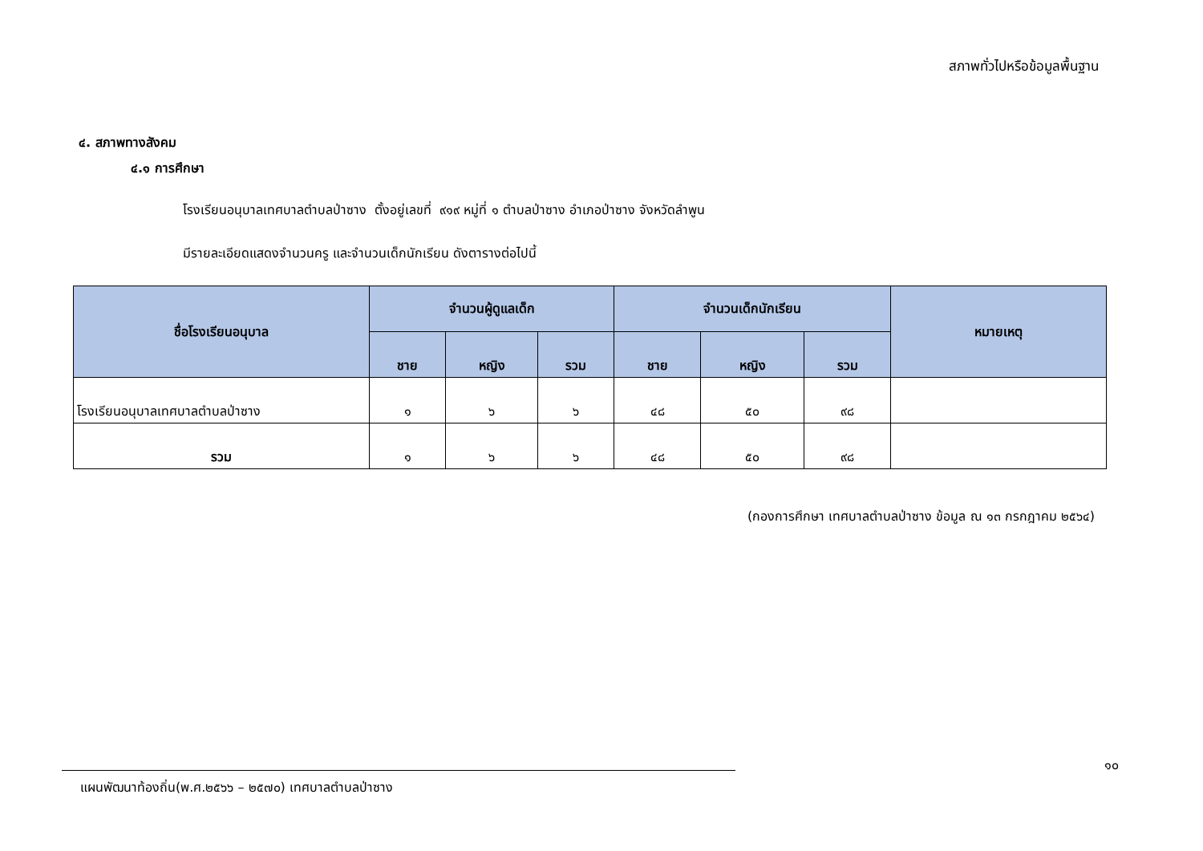สภาพทั่วไปหรือข้อมูลพื้นฐาน
๔. สภาพทางสังคม
๔.๑ การศึกษา
โรงเรียนอนุบาลเทศบาลตำบลป่าซาง ตั้งอยู่เลขที่ ๙๑๙ หมู่ที่ ๑ ตำบลป่าซาง อำเภอป่าซาง จังหวัดลำพูน
มีรายละเอียดแสดงจำนวนครู และจำนวนเด็กนักเรียน ดังตารางต่อไปนี้
| ชื่อโรงเรียนอนุบาล | จำนวนผู้ดูแลเด็ก | | | จำนวนเด็กนักเรียน | | | หมายเหตุ |
| --- | --- | --- | --- | --- | --- | --- | --- |
| | ชาย | หญิง | รวม | ชาย | หญิง | รวม | |
| โรงเรียนอนุบาลเทศบาลตำบลป่าซาง | ๑ | ๖ | ๖ | ๔๘ | ๕๐ | ๙๘ | |
| รวม | ๑ | ๖ | ๖ | ๔๘ | ๕๐ | ๙๘ | |
(กองการศึกษา เทศบาลตำบลป่าซาง ข้อมูล ณ ๑๓ กรกฎาคม ๒๕๖๔)
๑๐
แผนพัฒนาท้องถิ่น(พ.ศ.๒๕๖๖ – ๒๕๗๐) เทศบาลตำบลป่าซาง